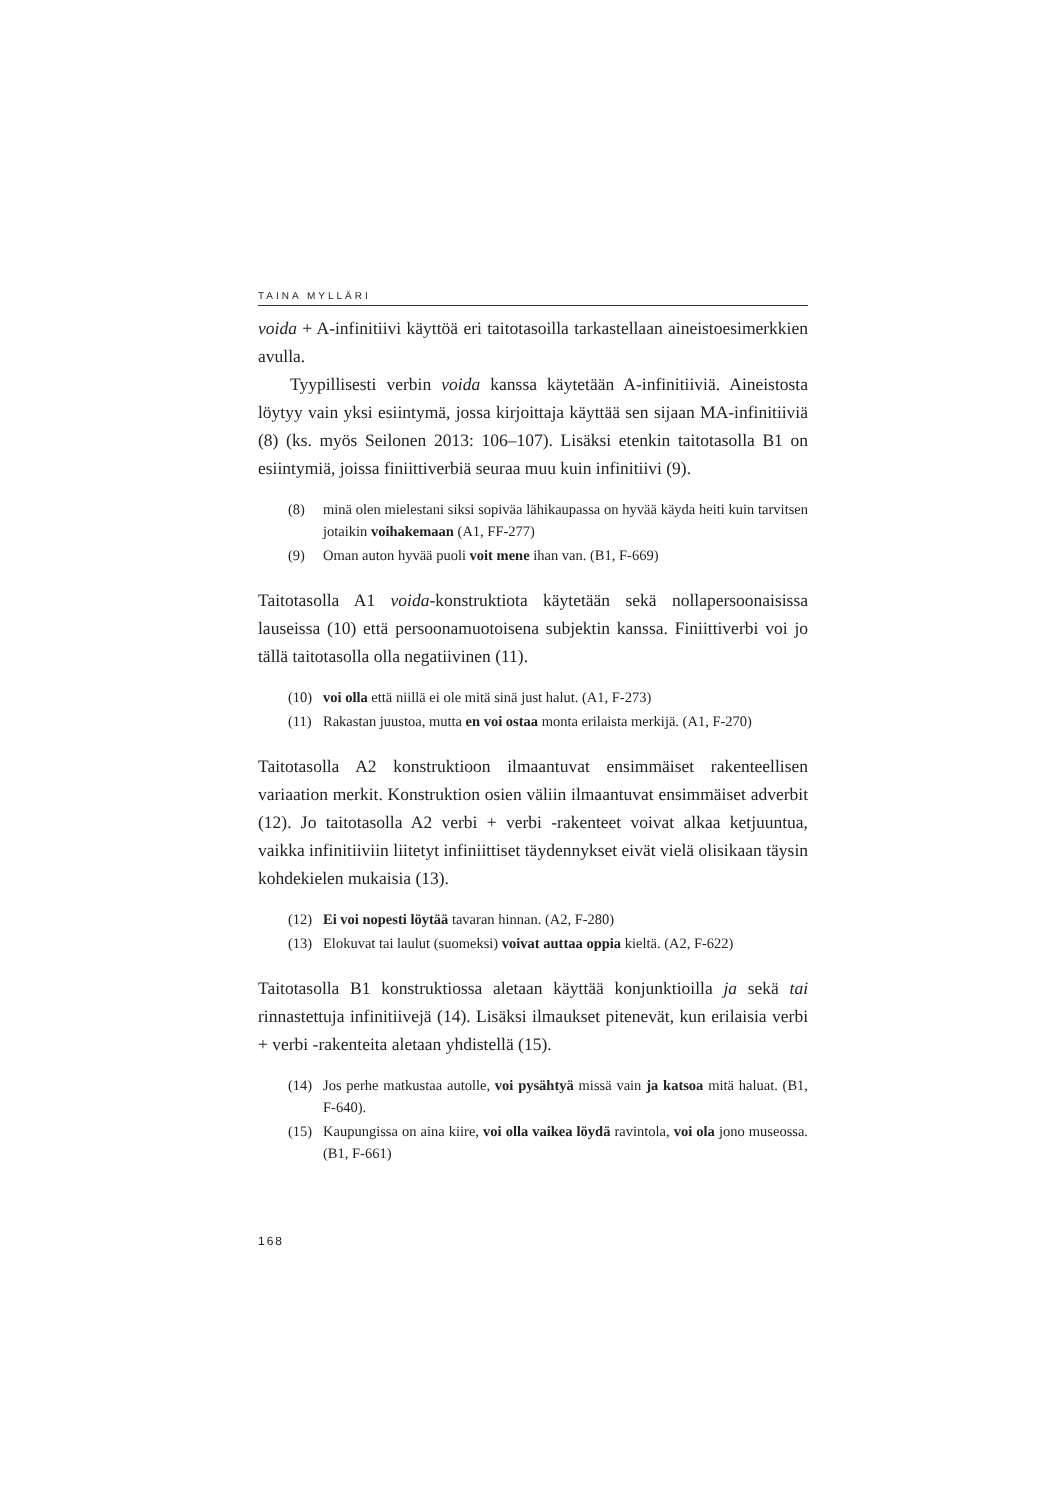TAINA MYLLÄRI
voida + A-infinitiivi käyttöä eri taitotasoilla tarkastellaan aineistoesimerkkien avulla.
Tyypillisesti verbin voida kanssa käytetään A-infinitiiviä. Aineistosta löytyy vain yksi esiintymä, jossa kirjoittaja käyttää sen sijaan MA-infinitiiviä (8) (ks. myös Seilonen 2013: 106–107). Lisäksi etenkin taitotasolla B1 on esiintymiä, joissa finiittiverbiä seuraa muu kuin infinitiivi (9).
(8) minä olen mielestani siksi sopiväa lähikaupassa on hyvää käyda heiti kuin tarvitsen jotaikin voihakemaan (A1, FF-277)
(9) Oman auton hyvää puoli voit mene ihan van. (B1, F-669)
Taitotasolla A1 voida-konstruktiota käytetään sekä nollapersoonaisissa lauseissa (10) että persoonamuotoisena subjektin kanssa. Finiittiverbi voi jo tällä taitotasolla olla negatiivinen (11).
(10) voi olla että niillä ei ole mitä sinä just halut. (A1, F-273)
(11) Rakastan juustoa, mutta en voi ostaa monta erilaista merkijä. (A1, F-270)
Taitotasolla A2 konstruktioon ilmaantuvat ensimmäiset rakenteellisen variaation merkit. Konstruktion osien väliin ilmaantuvat ensimmäiset adverbit (12). Jo taitotasolla A2 verbi + verbi -rakenteet voivat alkaa ketjuuntua, vaikka infinitiiviin liitetyt infiniittiset täydennykset eivät vielä olisikaan täysin kohdekielen mukaisia (13).
(12) Ei voi nopesti löytää tavaran hinnan. (A2, F-280)
(13) Elokuvat tai laulut (suomeksi) voivat auttaa oppia kieltä. (A2, F-622)
Taitotasolla B1 konstruktiossa aletaan käyttää konjunktioilla ja sekä tai rinnastettuja infinitiivejä (14). Lisäksi ilmaukset pitenevät, kun erilaisia verbi + verbi -rakenteita aletaan yhdistellä (15).
(14) Jos perhe matkustaa autolle, voi pysähtyä missä vain ja katsoa mitä haluat. (B1, F-640).
(15) Kaupungissa on aina kiire, voi olla vaikea löydä ravintola, voi ola jono museossa. (B1, F-661)
168